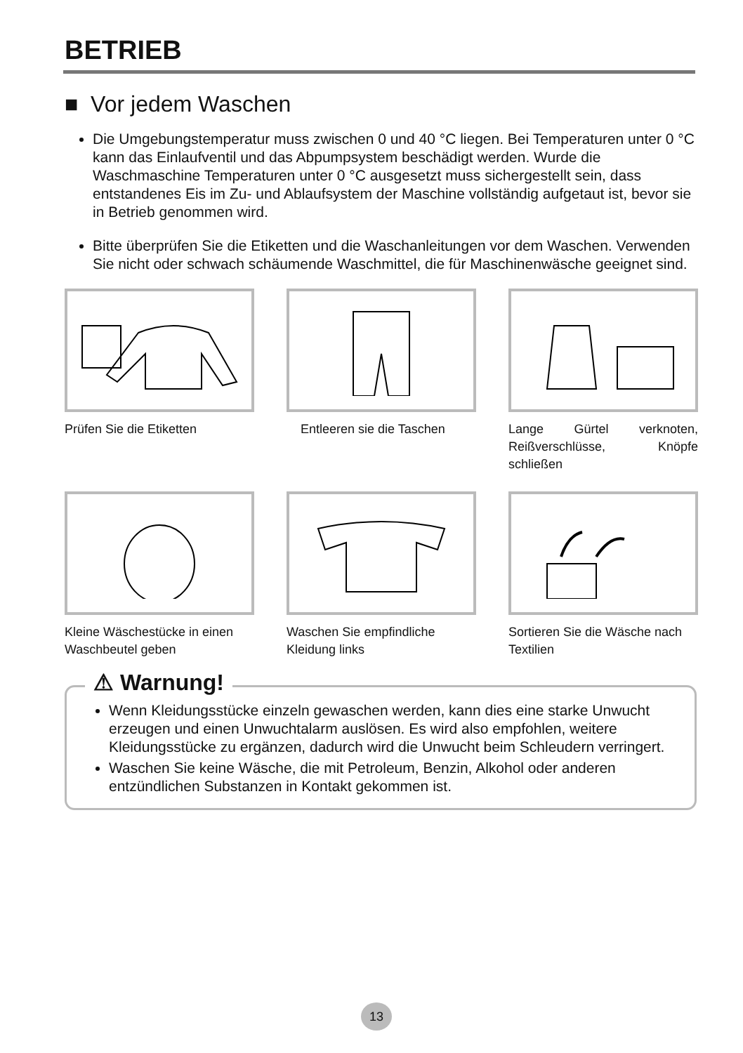BETRIEB
■ Vor jedem Waschen
Die Umgebungstemperatur muss zwischen 0 und 40 °C liegen. Bei Temperaturen unter 0 °C kann das Einlaufventil und das Abpumpsystem beschädigt werden. Wurde die Waschmaschine Temperaturen unter 0 °C ausgesetzt muss sichergestellt sein, dass entstandenes Eis im Zu- und Ablaufsystem der Maschine vollständig aufgetaut ist, bevor sie in Betrieb genommen wird.
Bitte überprüfen Sie die Etiketten und die Waschanleitungen vor dem Waschen. Verwenden Sie nicht oder schwach schäumende Waschmittel, die für Maschinenwäsche geeignet sind.
Prüfen Sie die Etiketten
Entleeren sie die Taschen
Lange Gürtel verknoten, Reißverschlüsse, Knöpfe schließen
Kleine Wäschestücke in einen Waschbeutel geben
Waschen Sie empfindliche Kleidung links
Sortieren Sie die Wäsche nach Textilien
⚠ Warnung!
Wenn Kleidungsstücke einzeln gewaschen werden, kann dies eine starke Unwucht erzeugen und einen Unwuchtalarm auslösen. Es wird also empfohlen, weitere Kleidungsstücke zu ergänzen, dadurch wird die Unwucht beim Schleudern verringert.
Waschen Sie keine Wäsche, die mit Petroleum, Benzin, Alkohol oder anderen entzündlichen Substanzen in Kontakt gekommen ist.
13